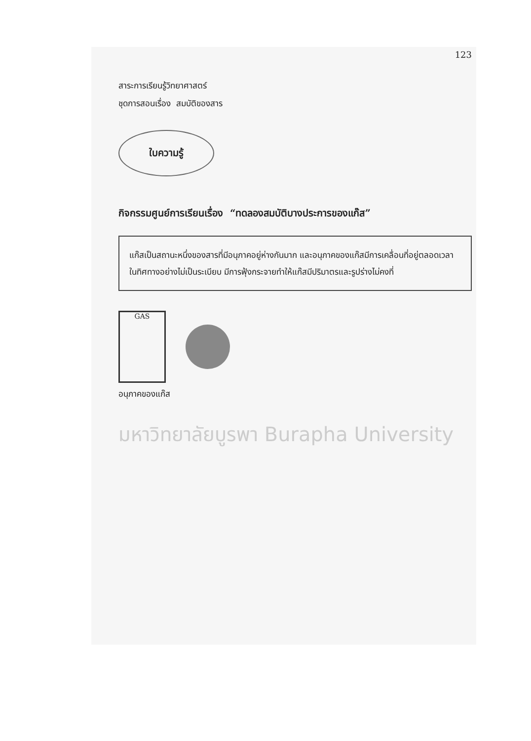123
สาระการเรียนรู้วิทยาศาสตร์
ชุดการสอนเรื่อง สมบัติของสาร
ใบความรู้
กิจกรรมศูนย์การเรียนเรื่อง “ทดลองสมบัติบางประการของแก๊ส”
แก๊สเป็นสถานะหนึ่งของสารที่มีอนุภาคอยู่ห่างกันมาก และอนุภาคของแก๊สมีการเคลื่อนที่อยู่ตลอดเวลาในทิศทางอย่างไม่เป็นระเบียบ มีการฟุ้งกระจายทำให้แก๊สมีปริมาตรและรูปร่างไม่คงที่
GAS
อนุภาคของแก๊ส
มหาวิทยาลัยบูรพา Burapha University